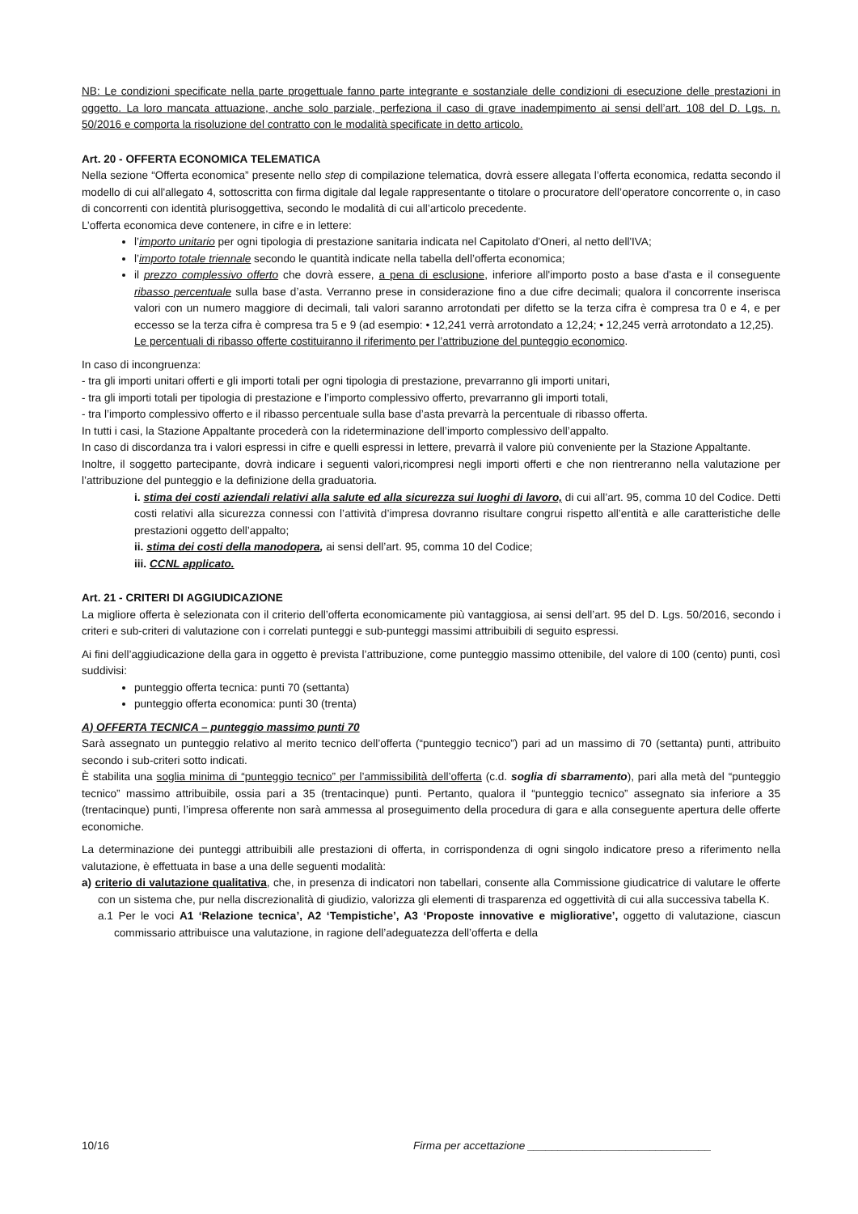NB: Le condizioni specificate nella parte progettuale fanno parte integrante e sostanziale delle condizioni di esecuzione delle prestazioni in oggetto. La loro mancata attuazione, anche solo parziale, perfeziona il caso di grave inadempimento ai sensi dell’art. 108 del D. Lgs. n. 50/2016 e comporta la risoluzione del contratto con le modalità specificate in detto articolo.
Art. 20 - OFFERTA ECONOMICA TELEMATICA
Nella sezione “Offerta economica” presente nello step di compilazione telematica, dovrà essere allegata l’offerta economica, redatta secondo il modello di cui all'allegato 4, sottoscritta con firma digitale dal legale rappresentante o titolare o procuratore dell’operatore concorrente o, in caso di concorrenti con identità plurisoggettiva, secondo le modalità di cui all’articolo precedente.
L’offerta economica deve contenere, in cifre e in lettere:
l’importo unitario per ogni tipologia di prestazione sanitaria indicata nel Capitolato d'Oneri, al netto dell'IVA;
l’importo totale triennale secondo le quantità indicate nella tabella dell’offerta economica;
il prezzo complessivo offerto che dovrà essere, a pena di esclusione, inferiore all'importo posto a base d'asta e il conseguente ribasso percentuale sulla base d’asta. Verranno prese in considerazione fino a due cifre decimali; qualora il concorrente inserisca valori con un numero maggiore di decimali, tali valori saranno arrotondati per difetto se la terza cifra è compresa tra 0 e 4, e per eccesso se la terza cifra è compresa tra 5 e 9 (ad esempio: • 12,241 verrà arrotondato a 12,24; • 12,245 verrà arrotondato a 12,25).
Le percentuali di ribasso offerte costituiranno il riferimento per l’attribuzione del punteggio economico.
In caso di incongruenza:
- tra gli importi unitari offerti e gli importi totali per ogni tipologia di prestazione, prevarranno gli importi unitari,
- tra gli importi totali per tipologia di prestazione e l’importo complessivo offerto, prevarranno gli importi totali,
- tra l’importo complessivo offerto e il ribasso percentuale sulla base d’asta prevarrà la percentuale di ribasso offerta.
In tutti i casi, la Stazione Appaltante procederà con la rideterminazione dell’importo complessivo dell’appalto.
In caso di discordanza tra i valori espressi in cifre e quelli espressi in lettere, prevarrà il valore più conveniente per la Stazione Appaltante.
Inoltre, il soggetto partecipante, dovrà indicare i seguenti valori,ricompresi negli importi offerti e che non rientreranno nella valutazione per l’attribuzione del punteggio e la definizione della graduatoria.
i. stima dei costi aziendali relativi alla salute ed alla sicurezza sui luoghi di lavoro, di cui all’art. 95, comma 10 del Codice. Detti costi relativi alla sicurezza connessi con l’attività d’impresa dovranno risultare congrui rispetto all’entità e alle caratteristiche delle prestazioni oggetto dell’appalto;
ii. stima dei costi della manodopera, ai sensi dell’art. 95, comma 10 del Codice;
iii. CCNL applicato.
Art. 21 - CRITERI DI AGGIUDICAZIONE
La migliore offerta è selezionata con il criterio dell’offerta economicamente più vantaggiosa, ai sensi dell’art. 95 del D. Lgs. 50/2016, secondo i criteri e sub-criteri di valutazione con i correlati punteggi e sub-punteggi massimi attribuibili di seguito espressi.
Ai fini dell’aggiudicazione della gara in oggetto è prevista l’attribuzione, come punteggio massimo ottenibile, del valore di 100 (cento) punti, così suddivisi:
punteggio offerta tecnica: punti 70 (settanta)
punteggio offerta economica: punti 30 (trenta)
A) OFFERTA TECNICA – punteggio massimo punti 70
Sarà assegnato un punteggio relativo al merito tecnico dell’offerta (“punteggio tecnico”) pari ad un massimo di 70 (settanta) punti, attribuito secondo i sub-criteri sotto indicati.
È stabilita una soglia minima di “punteggio tecnico” per l’ammissibilità dell’offerta (c.d. soglia di sbarramento), pari alla metà del “punteggio tecnico” massimo attribuibile, ossia pari a 35 (trentacinque) punti. Pertanto, qualora il “punteggio tecnico” assegnato sia inferiore a 35 (trentacinque) punti, l’impresa offerente non sarà ammessa al proseguimento della procedura di gara e alla conseguente apertura delle offerte economiche.
La determinazione dei punteggi attribuibili alle prestazioni di offerta, in corrispondenza di ogni singolo indicatore preso a riferimento nella valutazione, è effettuata in base a una delle seguenti modalità:
a) criterio di valutazione qualitativa, che, in presenza di indicatori non tabellari, consente alla Commissione giudicatrice di valutare le offerte con un sistema che, pur nella discrezionalità di giudizio, valorizza gli elementi di trasparenza ed oggettività di cui alla successiva tabella K.
a.1 Per le voci A1 ‘Relazione tecnica’, A2 ‘Tempistiche’, A3 ‘Proposte innovative e migliorative’, oggetto di valutazione, ciascun commissario attribuisce una valutazione, in ragione dell’adeguatezza dell’offerta e della
10/16 Firma per accettazione ______________________________